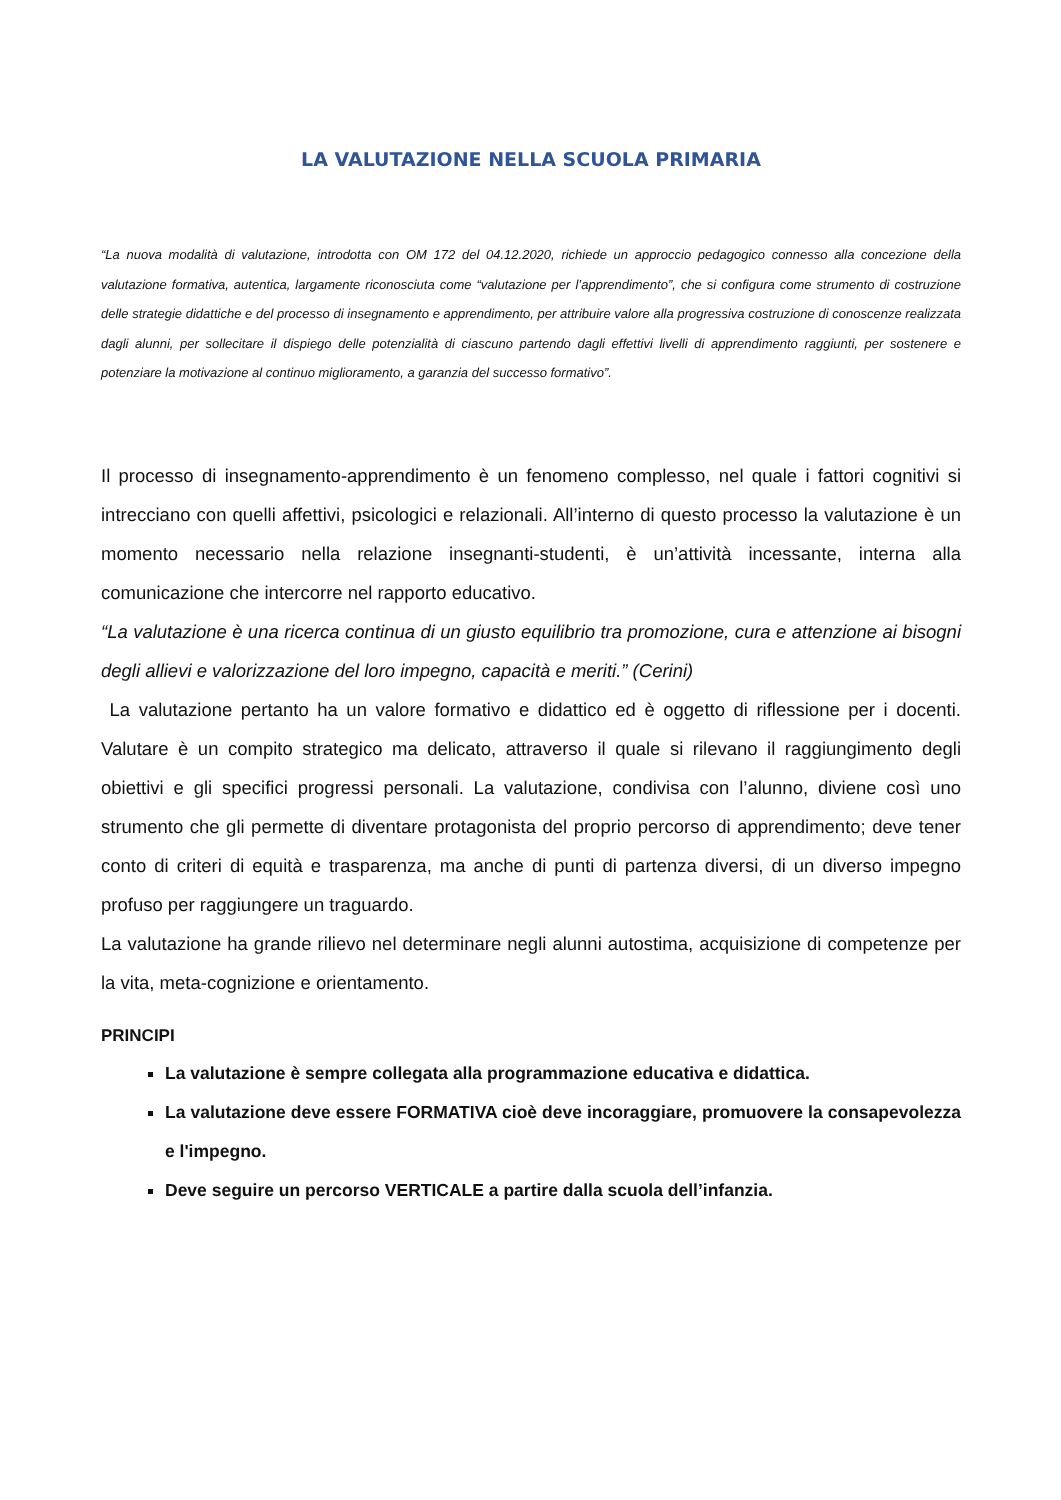LA VALUTAZIONE NELLA SCUOLA PRIMARIA
“La nuova modalità di valutazione, introdotta con OM 172 del 04.12.2020, richiede un approccio pedagogico connesso alla concezione della valutazione formativa, autentica, largamente riconosciuta come “valutazione per l’apprendimento”, che si configura come strumento di costruzione delle strategie didattiche e del processo di insegnamento e apprendimento, per attribuire valore alla progressiva costruzione di conoscenze realizzata dagli alunni, per sollecitare il dispiego delle potenzialità di ciascuno partendo dagli effettivi livelli di apprendimento raggiunti, per sostenere e potenziare la motivazione al continuo miglioramento, a garanzia del successo formativo”.
Il processo di insegnamento-apprendimento è un fenomeno complesso, nel quale i fattori cognitivi si intrecciano con quelli affettivi, psicologici e relazionali. All’interno di questo processo la valutazione è un momento necessario nella relazione insegnanti-studenti, è un’attività incessante, interna alla comunicazione che intercorre nel rapporto educativo.
“La valutazione è una ricerca continua di un giusto equilibrio tra promozione, cura e attenzione ai bisogni degli allievi e valorizzazione del loro impegno, capacità e meriti.” (Cerini)
La valutazione pertanto ha un valore formativo e didattico ed è oggetto di riflessione per i docenti. Valutare è un compito strategico ma delicato, attraverso il quale si rilevano il raggiungimento degli obiettivi e gli specifici progressi personali. La valutazione, condivisa con l’alunno, diviene così uno strumento che gli permette di diventare protagonista del proprio percorso di apprendimento; deve tener conto di criteri di equità e trasparenza, ma anche di punti di partenza diversi, di un diverso impegno profuso per raggiungere un traguardo.
La valutazione ha grande rilievo nel determinare negli alunni autostima, acquisizione di competenze per la vita, meta-cognizione e orientamento.
PRINCIPI
La valutazione è sempre collegata alla programmazione educativa e didattica.
La valutazione deve essere FORMATIVA cioè deve incoraggiare, promuovere la consapevolezza e l'impegno.
Deve seguire un percorso VERTICALE a partire dalla scuola dell’infanzia.